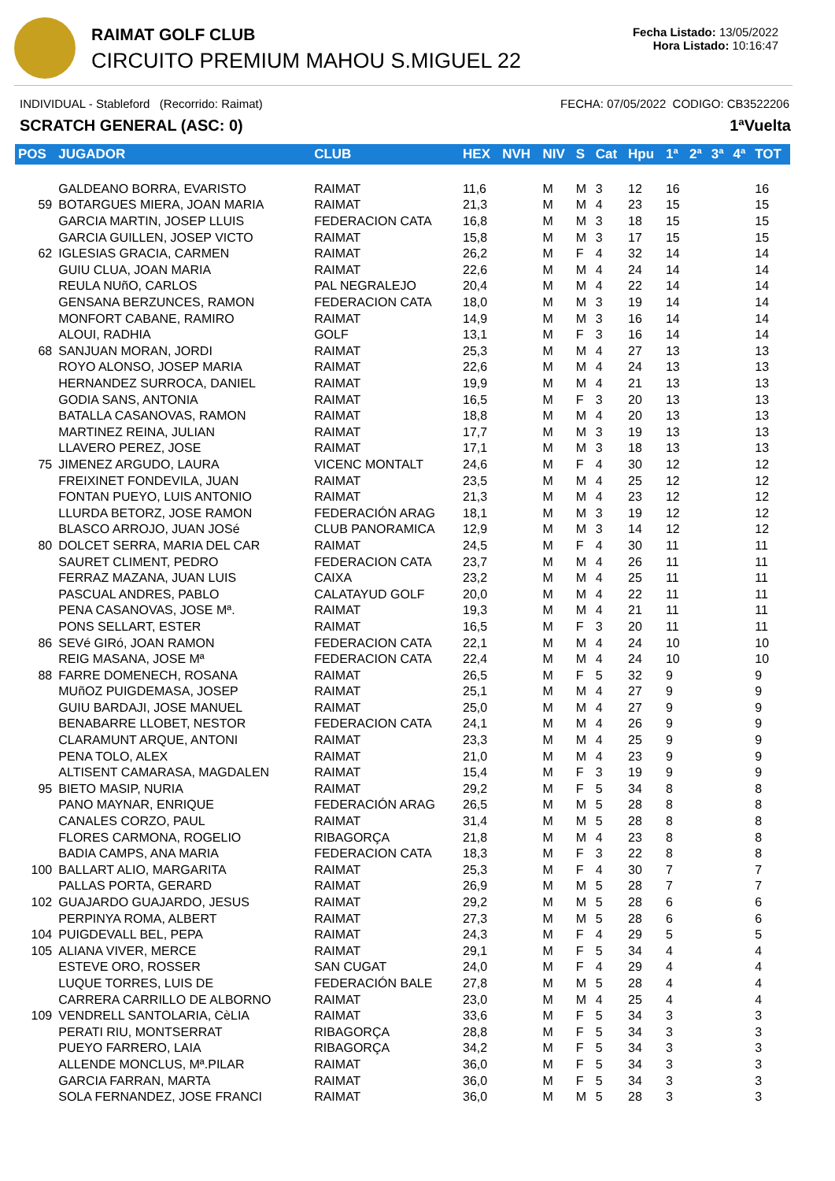RAIMAT GOLF CLUB
CIRCUITO PREMIUM MAHOU S.MIGUEL 22
Fecha Listado: 13/05/2022
Hora Listado: 10:16:47
INDIVIDUAL - Stableford (Recorrido: Raimat) FECHA: 07/05/2022 CODIGO: CB3522206
SCRATCH GENERAL (ASC: 0) 1ªVuelta
| POS | JUGADOR | CLUB | HEX | NVH | NIV | S | Cat | Hpu | 1ª | 2ª | 3ª | 4ª | TOT |
| --- | --- | --- | --- | --- | --- | --- | --- | --- | --- | --- | --- | --- | --- |
| | GALDEANO BORRA, EVARISTO | RAIMAT | 11,6 | | M | M | 3 | 12 | 16 | | | | 16 |
| 59 | BOTARGUES MIERA, JOAN MARIA | RAIMAT | 21,3 | | M | M | 4 | 23 | 15 | | | | 15 |
| | GARCIA MARTIN, JOSEP LLUIS | FEDERACION CATA | 16,8 | | M | M | 3 | 18 | 15 | | | | 15 |
| | GARCIA GUILLEN, JOSEP VICTO | RAIMAT | 15,8 | | M | M | 3 | 17 | 15 | | | | 15 |
| 62 | IGLESIAS GRACIA, CARMEN | RAIMAT | 26,2 | | M | F | 4 | 32 | 14 | | | | 14 |
| | GUIU CLUA, JOAN MARIA | RAIMAT | 22,6 | | M | M | 4 | 24 | 14 | | | | 14 |
| | REULA NUñO, CARLOS | PAL NEGRALEJO | 20,4 | | M | M | 4 | 22 | 14 | | | | 14 |
| | GENSANA BERZUNCES, RAMON | FEDERACION CATA | 18,0 | | M | M | 3 | 19 | 14 | | | | 14 |
| | MONFORT CABANE, RAMIRO | RAIMAT | 14,9 | | M | M | 3 | 16 | 14 | | | | 14 |
| | ALOUI, RADHIA | GOLF | 13,1 | | M | F | 3 | 16 | 14 | | | | 14 |
| 68 | SANJUAN MORAN, JORDI | RAIMAT | 25,3 | | M | M | 4 | 27 | 13 | | | | 13 |
| | ROYO ALONSO, JOSEP MARIA | RAIMAT | 22,6 | | M | M | 4 | 24 | 13 | | | | 13 |
| | HERNANDEZ SURROCA, DANIEL | RAIMAT | 19,9 | | M | M | 4 | 21 | 13 | | | | 13 |
| | GODIA SANS, ANTONIA | RAIMAT | 16,5 | | M | F | 3 | 20 | 13 | | | | 13 |
| | BATALLA CASANOVAS, RAMON | RAIMAT | 18,8 | | M | M | 4 | 20 | 13 | | | | 13 |
| | MARTINEZ REINA, JULIAN | RAIMAT | 17,7 | | M | M | 3 | 19 | 13 | | | | 13 |
| | LLAVERO PEREZ, JOSE | RAIMAT | 17,1 | | M | M | 3 | 18 | 13 | | | | 13 |
| 75 | JIMENEZ ARGUDO, LAURA | VICENC MONTALT | 24,6 | | M | F | 4 | 30 | 12 | | | | 12 |
| | FREIXINET FONDEVILA, JUAN | RAIMAT | 23,5 | | M | M | 4 | 25 | 12 | | | | 12 |
| | FONTAN PUEYO, LUIS ANTONIO | RAIMAT | 21,3 | | M | M | 4 | 23 | 12 | | | | 12 |
| | LLURDA BETORZ, JOSE RAMON | FEDERACIÓN ARAG | 18,1 | | M | M | 3 | 19 | 12 | | | | 12 |
| | BLASCO ARROJO, JUAN JOSé | CLUB PANORAMICA | 12,9 | | M | M | 3 | 14 | 12 | | | | 12 |
| 80 | DOLCET SERRA, MARIA DEL CAR | RAIMAT | 24,5 | | M | F | 4 | 30 | 11 | | | | 11 |
| | SAURET CLIMENT, PEDRO | FEDERACION CATA | 23,7 | | M | M | 4 | 26 | 11 | | | | 11 |
| | FERRAZ MAZANA, JUAN LUIS | CAIXA | 23,2 | | M | M | 4 | 25 | 11 | | | | 11 |
| | PASCUAL ANDRES, PABLO | CALATAYUD GOLF | 20,0 | | M | M | 4 | 22 | 11 | | | | 11 |
| | PENA CASANOVAS, JOSE Mª. | RAIMAT | 19,3 | | M | M | 4 | 21 | 11 | | | | 11 |
| | PONS SELLART, ESTER | RAIMAT | 16,5 | | M | F | 3 | 20 | 11 | | | | 11 |
| 86 | SEVé GIRó, JOAN RAMON | FEDERACION CATA | 22,1 | | M | M | 4 | 24 | 10 | | | | 10 |
| | REIG MASANA, JOSE Mª | FEDERACION CATA | 22,4 | | M | M | 4 | 24 | 10 | | | | 10 |
| 88 | FARRE DOMENECH, ROSANA | RAIMAT | 26,5 | | M | F | 5 | 32 | 9 | | | | 9 |
| | MUñOZ PUIGDEMASA, JOSEP | RAIMAT | 25,1 | | M | M | 4 | 27 | 9 | | | | 9 |
| | GUIU BARDAJI, JOSE MANUEL | RAIMAT | 25,0 | | M | M | 4 | 27 | 9 | | | | 9 |
| | BENABARRE LLOBET, NESTOR | FEDERACION CATA | 24,1 | | M | M | 4 | 26 | 9 | | | | 9 |
| | CLARAMUNT ARQUE, ANTONI | RAIMAT | 23,3 | | M | M | 4 | 25 | 9 | | | | 9 |
| | PENA TOLO, ALEX | RAIMAT | 21,0 | | M | M | 4 | 23 | 9 | | | | 9 |
| | ALTISENT CAMARASA, MAGDALEN | RAIMAT | 15,4 | | M | F | 3 | 19 | 9 | | | | 9 |
| 95 | BIETO MASIP, NURIA | RAIMAT | 29,2 | | M | F | 5 | 34 | 8 | | | | 8 |
| | PANO MAYNAR, ENRIQUE | FEDERACIÓN ARAG | 26,5 | | M | M | 5 | 28 | 8 | | | | 8 |
| | CANALES CORZO, PAUL | RAIMAT | 31,4 | | M | M | 5 | 28 | 8 | | | | 8 |
| | FLORES CARMONA, ROGELIO | RIBAGORÇA | 21,8 | | M | M | 4 | 23 | 8 | | | | 8 |
| | BADIA CAMPS, ANA MARIA | FEDERACION CATA | 18,3 | | M | F | 3 | 22 | 8 | | | | 8 |
| 100 | BALLART ALIO, MARGARITA | RAIMAT | 25,3 | | M | F | 4 | 30 | 7 | | | | 7 |
| | PALLAS PORTA, GERARD | RAIMAT | 26,9 | | M | M | 5 | 28 | 7 | | | | 7 |
| 102 | GUAJARDO GUAJARDO, JESUS | RAIMAT | 29,2 | | M | M | 5 | 28 | 6 | | | | 6 |
| | PERPINYA ROMA, ALBERT | RAIMAT | 27,3 | | M | M | 5 | 28 | 6 | | | | 6 |
| 104 | PUIGDEVALL BEL, PEPA | RAIMAT | 24,3 | | M | F | 4 | 29 | 5 | | | | 5 |
| 105 | ALIANA VIVER, MERCE | RAIMAT | 29,1 | | M | F | 5 | 34 | 4 | | | | 4 |
| | ESTEVE ORO, ROSSER | SAN CUGAT | 24,0 | | M | F | 4 | 29 | 4 | | | | 4 |
| | LUQUE TORRES, LUIS DE | FEDERACIÓN BALE | 27,8 | | M | M | 5 | 28 | 4 | | | | 4 |
| | CARRERA CARRILLO DE ALBORNO | RAIMAT | 23,0 | | M | M | 4 | 25 | 4 | | | | 4 |
| 109 | VENDRELL SANTOLARIA, CèLIA | RAIMAT | 33,6 | | M | F | 5 | 34 | 3 | | | | 3 |
| | PERATI RIU, MONTSERRAT | RIBAGORÇA | 28,8 | | M | F | 5 | 34 | 3 | | | | 3 |
| | PUEYO FARRERO, LAIA | RIBAGORÇA | 34,2 | | M | F | 5 | 34 | 3 | | | | 3 |
| | ALLENDE MONCLUS, Mª.PILAR | RAIMAT | 36,0 | | M | F | 5 | 34 | 3 | | | | 3 |
| | GARCIA FARRAN, MARTA | RAIMAT | 36,0 | | M | F | 5 | 34 | 3 | | | | 3 |
| | SOLA FERNANDEZ, JOSE FRANCI | RAIMAT | 36,0 | | M | M | 5 | 28 | 3 | | | | 3 |